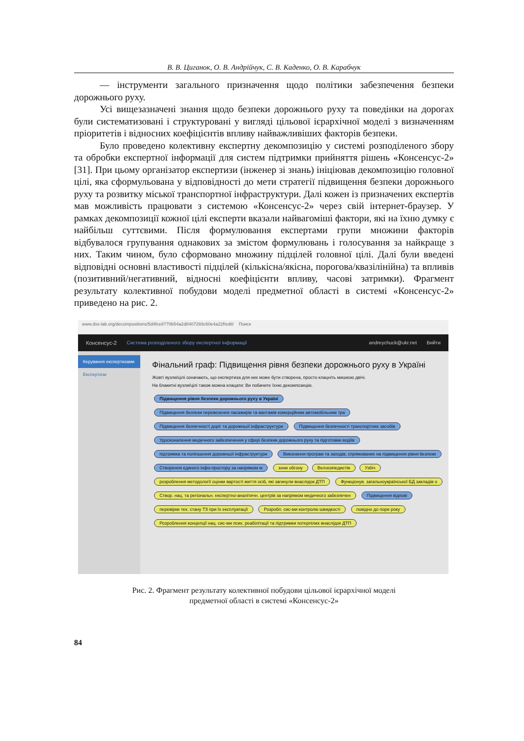В. В. Циганок, О. В. Андрійчук, С. В. Каденко, О. В. Карабчук
— інструменти загального призначення щодо політики забезпечення безпеки дорожнього руху.
Усі вищезазначені знання щодо безпеки дорожнього руху та поведінки на дорогах були систематизовані і структуровані у вигляді цільової ієрархічної моделі з визначенням пріоритетів і відносних коефіцієнтів впливу найважливіших факторів безпеки.
Було проведено колективну експертну декомпозицію у системі розподіленого збору та обробки експертної інформації для систем підтримки прийняття рішень «Консенсус-2» [31]. При цьому організатор експертизи (інженер зі знань) ініціював декомпозицію головної цілі, яка сформульована у відповідності до мети стратегії підвищення безпеки дорожнього руху та розвитку міської транспортної інфраструктури. Далі кожен із призначених експертів мав можливість працювати з системою «Консенсус-2» через свій інтернет-браузер. У рамках декомпозиції кожної цілі експерти вказали найвагоміші фактори, які на їхню думку є найбільш суттєвими. Після формулювання експертами групи множини факторів відбувалося групування однакових за змістом формулювань і голосування за найкраще з них. Таким чином, було сформовано множину підцілей головної цілі. Далі були введені відповідні основні властивості підцілей (кількісна/якісна, порогова/квазілінійна) та впливів (позитивний/негативний, відносні коефіцієнти впливу, часові затримки). Фрагмент результату колективної побудови моделі предметної області в системі «Консенсус-2» приведено на рис. 2.
www.dss-lab.org/decompositions/5d4fce8770b54a2d8407293c60e4a22f/edit/ Поиск
Консенсус-2 Система розподіленого збору експертної інформації andreychuck@ukr.net Вийти
Керування експертизами
Експертизи
Фінальний граф: Підвищення рівня безпеки дорожнього руху в Україні
Жовті вузли/цілі означають, що експертиза для них може бути створена, просто клацніть мишкою двічі.
На блакитні вузли/цілі також можна клацати: Ви побачите їхню декомпозицію.
Підвищення рівня безпеки дорожнього руху в Україні Підвищення безпеки перевезення пасажирів та вантажів комерційним автомобільним тра Підвищення безпечності доріг та дорожньої інфраструктури Підвищення безпечності транспортних засобів Удосконалення медичного забезпечення у сфері безпеки дорожнього руху та підготовки водіїв підтримка та поліпшення дорожньої інфраструктури Виконання програм та заходів, спрямованих на підвищення рівня безпеки Створення єдиного інфо-простору за напрямом м зони обгону Велосипедистів Узбіч розроблення методології оцінки вартості життя осіб, які загинули внаслідок ДТП Функціонув. загальноукраїнської БД закладів о Створ. нац. та регіональн. експертно-аналітичн. центрів за напрямом медичного забезпечен Підвищення відпові перевірки тех. стану ТЗ при їх експлуатації Розробл. сис-ми контролю швидкості повідно до пори року Розроблення концепції нац. сис-ми псих. реабілітації та підтримки потерпілих внаслідок ДТП
Рис. 2. Фрагмент результату колективної побудови цільової ієрархічної моделі
предметної області в системі «Консенсус-2»
84